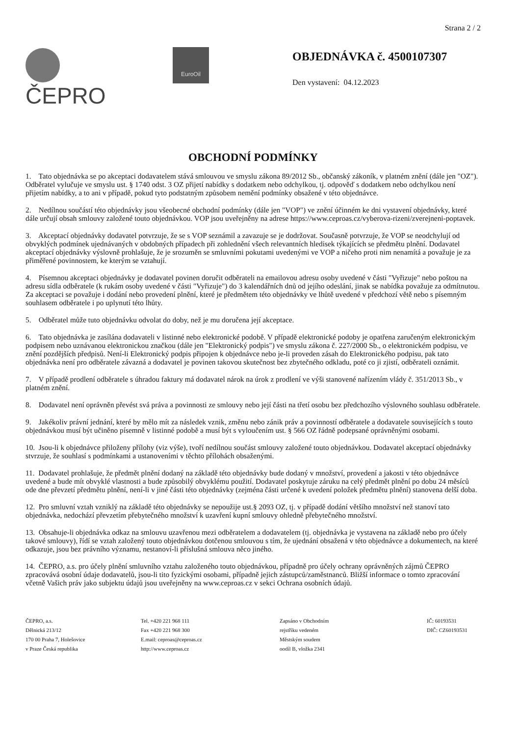Strana 2 / 2
ČEPRO
EuroOil
OBJEDNÁVKA č. 4500107307
Den vystavení: 04.12.2023
OBCHODNÍ PODMÍNKY
1. Tato objednávka se po akceptaci dodavatelem stává smlouvou ve smyslu zákona 89/2012 Sb., občanský zákoník, v platném znění (dále jen "OZ"). Odběratel vylučuje ve smyslu ust. § 1740 odst. 3 OZ přijetí nabídky s dodatkem nebo odchylkou, tj. odpověď s dodatkem nebo odchylkou není přijetím nabídky, a to ani v případě, pokud tyto podstatným způsobem nemění podmínky obsažené v této objednávce.
2. Nedílnou součástí této objednávky jsou všeobecné obchodní podmínky (dále jen "VOP") ve znění účinném ke dni vystavení objednávky, které dále určují obsah smlouvy založené touto objednávkou. VOP jsou uveřejněny na adrese https://www.ceproas.cz/vyberova-rizeni/zverejneni-poptavek.
3. Akceptací objednávky dodavatel potvrzuje, že se s VOP seznámil a zavazuje se je dodržovat. Současně potvrzuje, že VOP se neodchylují od obvyklých podmínek ujednávaných v obdobných případech při zohlednění všech relevantních hledisek týkajících se předmětu plnění. Dodavatel akceptací objednávky výslovně prohlašuje, že je srozuměn se smluvními pokutami uvedenými ve VOP a ničeho proti nim nenamítá a považuje je za přiměřené povinnostem, ke kterým se vztahují.
4. Písemnou akceptaci objednávky je dodavatel povinen doručit odběrateli na emailovou adresu osoby uvedené v části "Vyřizuje" nebo poštou na adresu sídla odběratele (k rukám osoby uvedené v části "Vyřizuje") do 3 kalendářních dnů od jejího odeslání, jinak se nabídka považuje za odmítnutou. Za akceptaci se považuje i dodání nebo provedení plnění, které je předmětem této objednávky ve lhůtě uvedené v předchozí větě nebo s písemným souhlasem odběratele i po uplynutí této lhůty.
5. Odběratel může tuto objednávku odvolat do doby, než je mu doručena její akceptace.
6. Tato objednávka je zasílána dodavateli v listinné nebo elektronické podobě. V případě elektronické podoby je opatřena zaručeným elektronickým podpisem nebo uznávanou elektronickou značkou (dále jen "Elektronický podpis") ve smyslu zákona č. 227/2000 Sb., o elektronickém podpisu, ve znění pozdějších předpisů. Není-li Elektronický podpis připojen k objednávce nebo je-li proveden zásah do Elektronického podpisu, pak tato objednávka není pro odběratele závazná a dodavatel je povinen takovou skutečnost bez zbytečného odkladu, poté co ji zjistí, odběrateli oznámit.
7. V případě prodlení odběratele s úhradou faktury má dodavatel nárok na úrok z prodlení ve výši stanovené nařízením vlády č. 351/2013 Sb., v platném znění.
8. Dodavatel není oprávněn převést svá práva a povinnosti ze smlouvy nebo její části na třetí osobu bez předchozího výslovného souhlasu odběratele.
9. Jakékoliv právní jednání, které by mělo mít za následek vznik, změnu nebo zánik práv a povinností odběratele a dodavatele souvisejících s touto objednávkou musí být učiněno písemně v listinné podobě a musí být s vyloučením ust. § 566 OZ řádně podepsané oprávněnými osobami.
10. Jsou-li k objednávce přiloženy přílohy (viz výše), tvoří nedílnou součást smlouvy založené touto objednávkou. Dodavatel akceptací objednávky stvrzuje, že souhlasí s podmínkami a ustanoveními v těchto přílohách obsaženými.
11. Dodavatel prohlašuje, že předmět plnění dodaný na základě této objednávky bude dodaný v množství, provedení a jakosti v této objednávce uvedené a bude mít obvyklé vlastnosti a bude způsobilý obvyklému použití. Dodavatel poskytuje záruku na celý předmět plnění po dobu 24 měsíců ode dne převzetí předmětu plnění, není-li v jiné části této objednávky (zejména části určené k uvedení položek předmětu plnění) stanovena delší doba.
12. Pro smluvní vztah vzniklý na základě této objednávky se nepoužije ust.§ 2093 OZ, tj. v případě dodání většího množství než stanoví tato objednávka, nedochází převzetím přebytečného množství k uzavření kupní smlouvy ohledně přebytečného množství.
13. Obsahuje-li objednávka odkaz na smlouvu uzavřenou mezi odběratelem a dodavatelem (tj. objednávka je vystavena na základě nebo pro účely takové smlouvy), řídí se vztah založený touto objednávkou dotčenou smlouvou s tím, že ujednání obsažená v této objednávce a dokumentech, na které odkazuje, jsou bez právního významu, nestanoví-li příslušná smlouva něco jiného.
14. ČEPRO, a.s. pro účely plnění smluvního vztahu založeného touto objednávkou, případně pro účely ochrany oprávněných zájmů ČEPRO zpracovává osobní údaje dodavatelů, jsou-li tito fyzickými osobami, případně jejich zástupců/zaměstnanců. Bližší informace o tomto zpracování včetně Vašich práv jako subjektu údajů jsou uveřejněny na www.ceproas.cz v sekci Ochrana osobních údajů.
ČEPRO, a.s.
Dělnická 213/12
170 00 Praha 7, Holešovice
v Praze Česká republika
Tel. +420 221 968 111
Fax +420 221 968 300
E.mail: ceproas@ceproas.cz
http://www.ceproas.cz
Zapsáno v Obchodním
rejstříku vedeném
Městským soudem
oodíl B, vložka 2341
IČ: 60193531
DIČ: CZ60193531